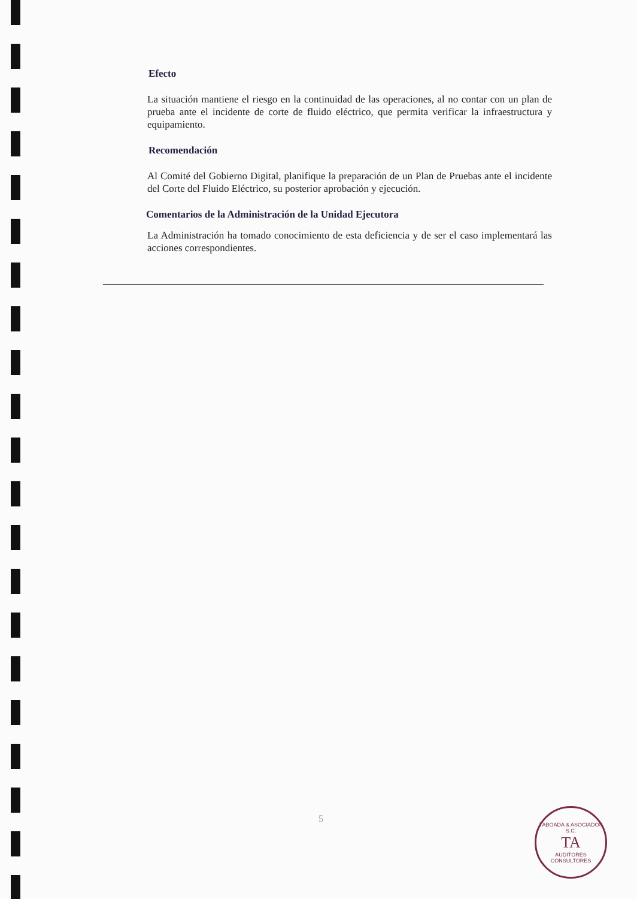Efecto
La situación mantiene el riesgo en la continuidad de las operaciones, al no contar con un plan de prueba ante el incidente de corte de fluido eléctrico, que permita verificar la infraestructura y equipamiento.
Recomendación
Al Comité del Gobierno Digital, planifique la preparación de un Plan de Pruebas ante el incidente del Corte del Fluido Eléctrico, su posterior aprobación y ejecución.
Comentarios de la Administración de la Unidad Ejecutora
La Administración ha tomado conocimiento de esta deficiencia y de ser el caso implementará las acciones correspondientes.
5
TABOADA & ASOCIADOS S.C.
TA
AUDITORES CONSULTORES